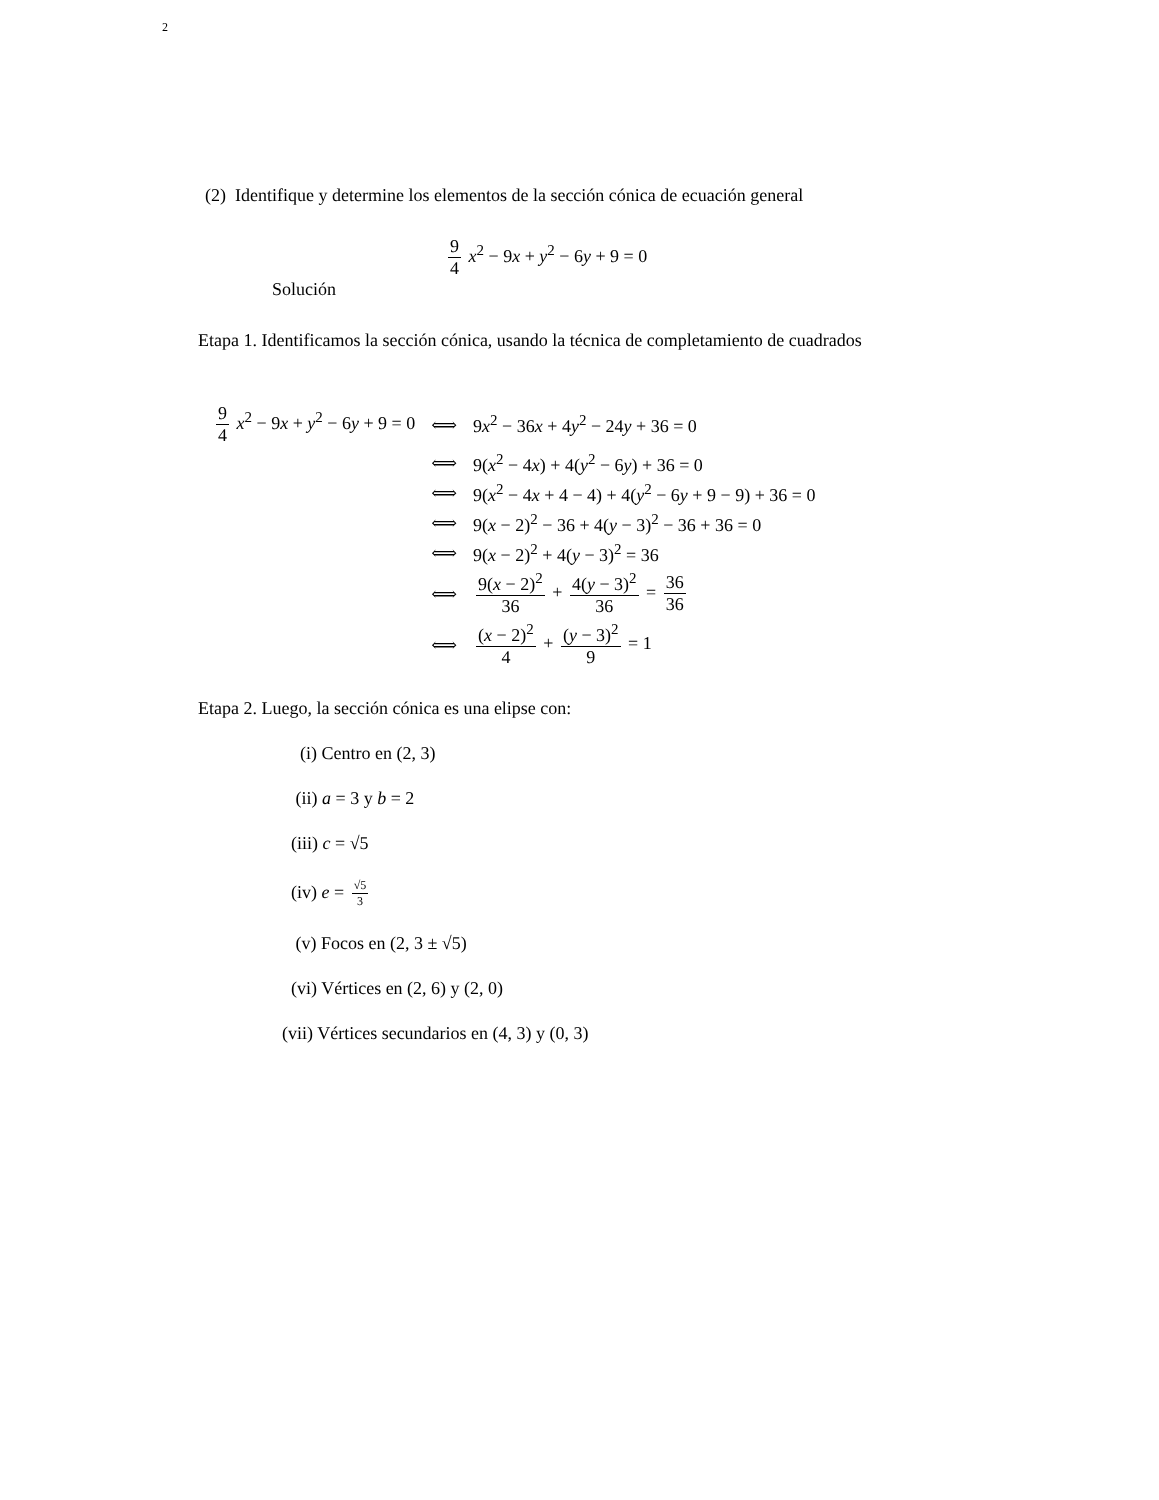2
(2) Identifique y determine los elementos de la sección cónica de ecuación general
9 4 x<sup>2</sup> − 9x + y<sup>2</sup> − 6y + 9 = 0
Solución
Etapa 1. Identificamos la sección cónica, usando la técnica de completamiento de cuadrados
| 9 4 x<sup>2</sup> − 9 x + y<sup>2</sup> − 6 y + 9 = 0 | ⟺ | 9 x<sup>2</sup> − 36 x + 4 y<sup>2</sup> − 24 y + 36 = 0 |
| | ⟺ | 9( x<sup>2</sup> − 4 x ) + 4( y<sup>2</sup> − 6 y ) + 36 = 0 |
| | ⟺ | 9( x<sup>2</sup> − 4 x + 4 − 4) + 4( y<sup>2</sup> − 6 y + 9 − 9) + 36 = 0 |
| | ⟺ | 9( x − 2)<sup>2</sup> − 36 + 4( y − 3)<sup>2</sup> − 36 + 36 = 0 |
| | ⟺ | 9( x − 2)<sup>2</sup> + 4( y − 3)<sup>2</sup> = 36 |
| | ⟺ | 9( x − 2)<sup>2</sup> 36 + 4( y − 3)<sup>2</sup> 36 = 36 36 |
| | ⟺ | ( x − 2)<sup>2</sup> 4 + ( y − 3)<sup>2</sup> 9 = 1 |
Etapa 2. Luego, la sección cónica es una elipse con:
(i) Centro en (2, 3)
(ii) a = 3 y b = 2
(iii) c = √5
(iv) e = √5 3
(v) Focos en (2, 3 ± √5)
(vi) Vértices en (2, 6) y (2, 0)
(vii) Vértices secundarios en (4, 3) y (0, 3)